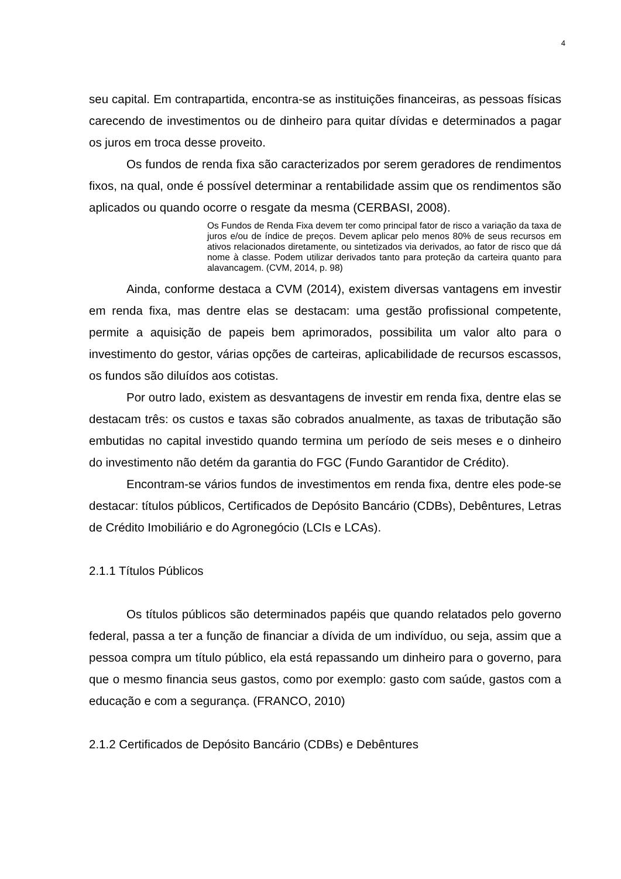4
seu capital. Em contrapartida, encontra-se as instituições financeiras, as pessoas físicas carecendo de investimentos ou de dinheiro para quitar dívidas e determinados a pagar os juros em troca desse proveito.
Os fundos de renda fixa são caracterizados por serem geradores de rendimentos fixos, na qual, onde é possível determinar a rentabilidade assim que os rendimentos são aplicados ou quando ocorre o resgate da mesma (CERBASI, 2008).
Os Fundos de Renda Fixa devem ter como principal fator de risco a variação da taxa de juros e/ou de índice de preços. Devem aplicar pelo menos 80% de seus recursos em ativos relacionados diretamente, ou sintetizados via derivados, ao fator de risco que dá nome à classe. Podem utilizar derivados tanto para proteção da carteira quanto para alavancagem. (CVM, 2014, p. 98)
Ainda, conforme destaca a CVM (2014), existem diversas vantagens em investir em renda fixa, mas dentre elas se destacam: uma gestão profissional competente, permite a aquisição de papeis bem aprimorados, possibilita um valor alto para o investimento do gestor, várias opções de carteiras, aplicabilidade de recursos escassos, os fundos são diluídos aos cotistas.
Por outro lado, existem as desvantagens de investir em renda fixa, dentre elas se destacam três: os custos e taxas são cobrados anualmente, as taxas de tributação são embutidas no capital investido quando termina um período de seis meses e o dinheiro do investimento não detém da garantia do FGC (Fundo Garantidor de Crédito).
Encontram-se vários fundos de investimentos em renda fixa, dentre eles pode-se destacar: títulos públicos, Certificados de Depósito Bancário (CDBs), Debêntures, Letras de Crédito Imobiliário e do Agronegócio (LCIs e LCAs).
2.1.1 Títulos Públicos
Os títulos públicos são determinados papéis que quando relatados pelo governo federal, passa a ter a função de financiar a dívida de um indivíduo, ou seja, assim que a pessoa compra um título público, ela está repassando um dinheiro para o governo, para que o mesmo financia seus gastos, como por exemplo: gasto com saúde, gastos com a educação e com a segurança. (FRANCO, 2010)
2.1.2 Certificados de Depósito Bancário (CDBs) e Debêntures